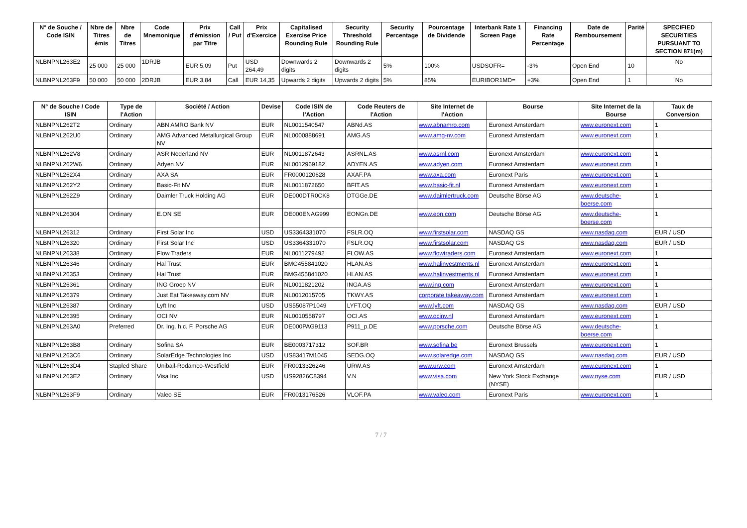| N° de Souche / Code ISIN | Nbre de Titres émis | Nbre de Titres | Code Mnemonique | Prix d'émission par Titre | Call / Put | Prix d'Exercice | Capitalised Exercise Price Rounding Rule | Security Threshold Rounding Rule | Security Percentage | Pourcentage de Dividende | Interbank Rate 1 Screen Page | Financing Rate Percentage | Date de Remboursement | Parité | SPECIFIED SECURITIES PURSUANT TO SECTION 871(m) |
| --- | --- | --- | --- | --- | --- | --- | --- | --- | --- | --- | --- | --- | --- | --- | --- |
| NLBNPNL263E2 | 25 000 | 25 000 | 1DRJB | EUR 5,09 | Put | USD 264,49 | Downwards 2 digits | Downwards 2 digits | 5% | 100% | USDSOFR= | -3% | Open End | 10 | No |
| NLBNPNL263F9 | 50 000 | 50 000 | 2DRJB | EUR 3,84 | Call | EUR 14,35 | Upwards 2 digits | Upwards 2 digits | 5% | 85% | EURIBOR1MD= | +3% | Open End | 1 | No |
| N° de Souche / Code ISIN | Type de l'Action | Société / Action | Devise | Code ISIN de l'Action | Code Reuters de l'Action | Site Internet de l'Action | Bourse | Site Internet de la Bourse | Taux de Conversion |
| --- | --- | --- | --- | --- | --- | --- | --- | --- | --- |
| NLBNPNL262T2 | Ordinary | ABN AMRO Bank NV | EUR | NL0011540547 | ABNd.AS | www.abnamro.com | Euronext Amsterdam | www.euronext.com | 1 |
| NLBNPNL262U0 | Ordinary | AMG Advanced Metallurgical Group NV | EUR | NL0000888691 | AMG.AS | www.amg-nv.com | Euronext Amsterdam | www.euronext.com | 1 |
| NLBNPNL262V8 | Ordinary | ASR Nederland NV | EUR | NL0011872643 | ASRNL.AS | www.asrnl.com | Euronext Amsterdam | www.euronext.com | 1 |
| NLBNPNL262W6 | Ordinary | Adyen NV | EUR | NL0012969182 | ADYEN.AS | www.adyen.com | Euronext Amsterdam | www.euronext.com | 1 |
| NLBNPNL262X4 | Ordinary | AXA SA | EUR | FR0000120628 | AXAF.PA | www.axa.com | Euronext Paris | www.euronext.com | 1 |
| NLBNPNL262Y2 | Ordinary | Basic-Fit NV | EUR | NL0011872650 | BFIT.AS | www.basic-fit.nl | Euronext Amsterdam | www.euronext.com | 1 |
| NLBNPNL262Z9 | Ordinary | Daimler Truck Holding AG | EUR | DE000DTR0CK8 | DTGGe.DE | www.daimlertruck.com | Deutsche Börse AG | www.deutsche-boerse.com | 1 |
| NLBNPNL26304 | Ordinary | E.ON SE | EUR | DE000ENAG999 | EONGn.DE | www.eon.com | Deutsche Börse AG | www.deutsche-boerse.com | 1 |
| NLBNPNL26312 | Ordinary | First Solar Inc | USD | US3364331070 | FSLR.OQ | www.firstsolar.com | NASDAQ GS | www.nasdaq.com | EUR / USD |
| NLBNPNL26320 | Ordinary | First Solar Inc | USD | US3364331070 | FSLR.OQ | www.firstsolar.com | NASDAQ GS | www.nasdaq.com | EUR / USD |
| NLBNPNL26338 | Ordinary | Flow Traders | EUR | NL0011279492 | FLOW.AS | www.flowtraders.com | Euronext Amsterdam | www.euronext.com | 1 |
| NLBNPNL26346 | Ordinary | Hal Trust | EUR | BMG455841020 | HLAN.AS | www.halinvestments.nl | Euronext Amsterdam | www.euronext.com | 1 |
| NLBNPNL26353 | Ordinary | Hal Trust | EUR | BMG455841020 | HLAN.AS | www.halinvestments.nl | Euronext Amsterdam | www.euronext.com | 1 |
| NLBNPNL26361 | Ordinary | ING Groep NV | EUR | NL0011821202 | INGA.AS | www.ing.com | Euronext Amsterdam | www.euronext.com | 1 |
| NLBNPNL26379 | Ordinary | Just Eat Takeaway.com NV | EUR | NL0012015705 | TKWY.AS | corporate.takeaway.com | Euronext Amsterdam | www.euronext.com | 1 |
| NLBNPNL26387 | Ordinary | Lyft Inc | USD | US55087P1049 | LYFT.OQ | www.lyft.com | NASDAQ GS | www.nasdaq.com | EUR / USD |
| NLBNPNL26395 | Ordinary | OCI NV | EUR | NL0010558797 | OCI.AS | www.ocinv.nl | Euronext Amsterdam | www.euronext.com | 1 |
| NLBNPNL263A0 | Preferred | Dr. Ing. h.c. F. Porsche AG | EUR | DE000PAG9113 | P911_p.DE | www.porsche.com | Deutsche Börse AG | www.deutsche-boerse.com | 1 |
| NLBNPNL263B8 | Ordinary | Sofina SA | EUR | BE0003717312 | SOF.BR | www.sofina.be | Euronext Brussels | www.euronext.com | 1 |
| NLBNPNL263C6 | Ordinary | SolarEdge Technologies Inc | USD | US83417M1045 | SEDG.OQ | www.solaredge.com | NASDAQ GS | www.nasdaq.com | EUR / USD |
| NLBNPNL263D4 | Stapled Share | Unibail-Rodamco-Westfield | EUR | FR0013326246 | URW.AS | www.urw.com | Euronext Amsterdam | www.euronext.com | 1 |
| NLBNPNL263E2 | Ordinary | Visa Inc | USD | US92826C8394 | V.N | www.visa.com | New York Stock Exchange (NYSE) | www.nyse.com | EUR / USD |
| NLBNPNL263F9 | Ordinary | Valeo SE | EUR | FR0013176526 | VLOF.PA | www.valeo.com | Euronext Paris | www.euronext.com | 1 |
7 / 7